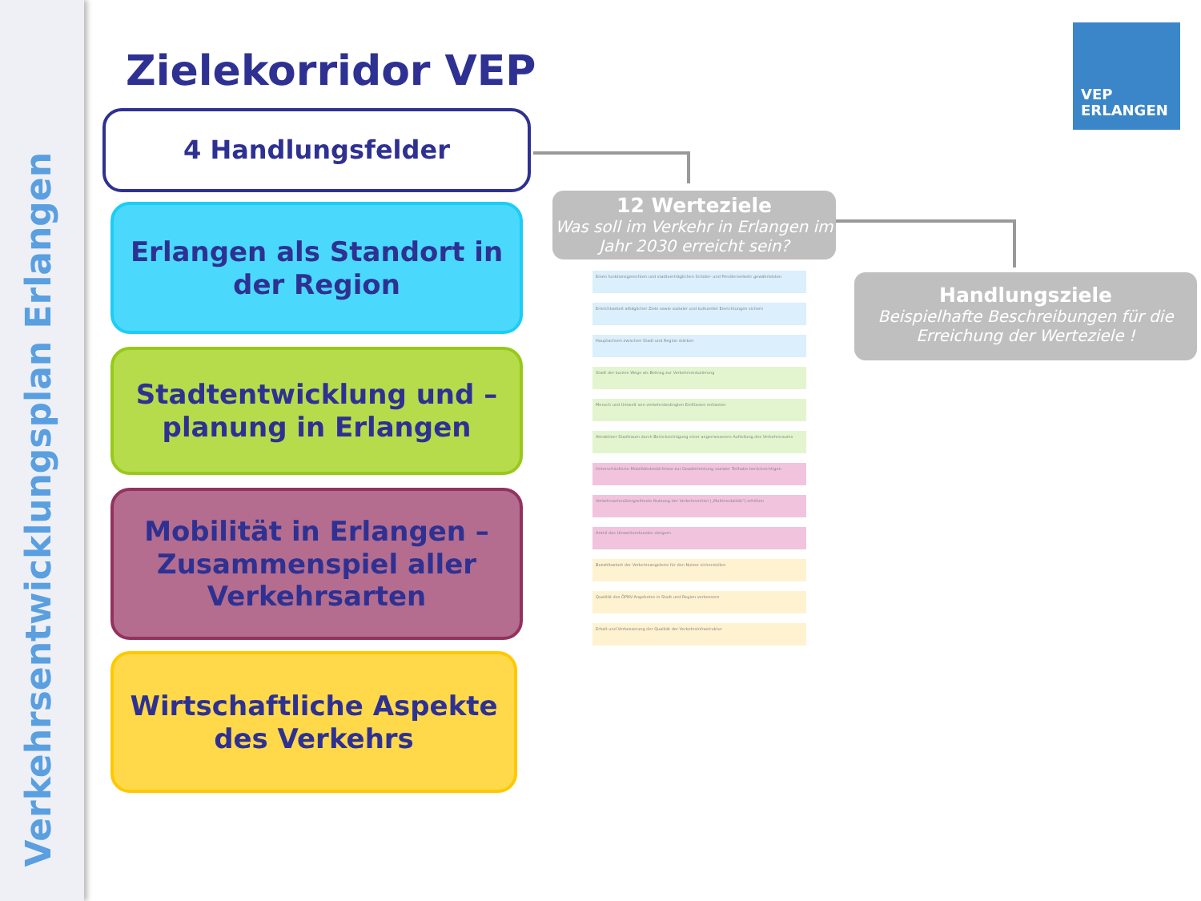Verkehrsentwicklungsplan Erlangen
Zielekorridor VEP
VEP
ERLANGEN
4 Handlungsfelder
Erlangen als Standort in der Region
Stadtentwicklung und –planung in Erlangen
Mobilität in Erlangen – Zusammenspiel aller Verkehrsarten
Wirtschaftliche Aspekte des Verkehrs
12 Werteziele
Was soll im Verkehr in Erlangen im Jahr 2030 erreicht sein?
Handlungsziele
Beispielhafte Beschreibungen für die Erreichung der Werteziele !
Einen funktionsgerechten und stadtverträglichen Schüler- und Pendlerverkehr gewährleisten
Erreichbarkeit alltäglicher Ziele sowie sozialer und kultureller Einrichtungen sichern
Hauptachsen zwischen Stadt und Region stärken
Stadt der kurzen Wege als Beitrag zur Verkehrsreduzierung
Mensch und Umwelt von verkehrsbedingten Einflüssen entlasten
Attraktiver Stadtraum durch Berücksichtigung einer angemessenen Aufteilung des Verkehrsraums
Unterschiedliche Mobilitätsbedürfnisse zur Gewährleistung sozialer Teilhabe berücksichtigen
Verkehrsartenübergreifende Nutzung der Verkehrsmittel („Multimodalität“) erhöhen
Anteil des Umweltverbundes steigern
Bezahlbarkeit der Verkehrsangebote für den Nutzer sicherstellen
Qualität des ÖPNV-Angebotes in Stadt und Region verbessern
Erhalt und Verbesserung der Qualität der Verkehrsinfrastruktur